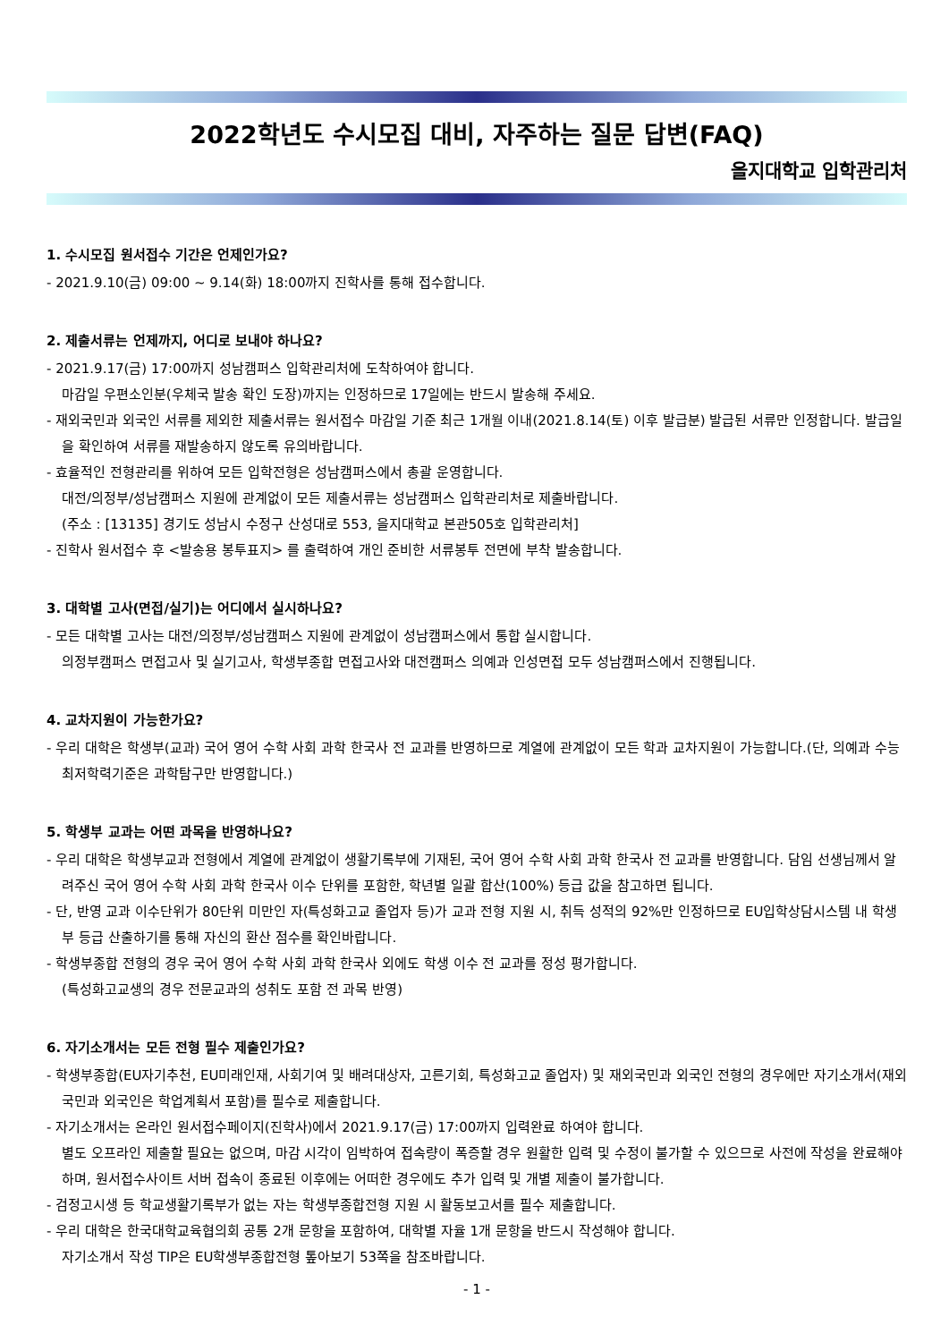2022학년도 수시모집 대비, 자주하는 질문 답변(FAQ)
을지대학교 입학관리처
1. 수시모집 원서접수 기간은 언제인가요?
- 2021.9.10(금) 09:00 ~ 9.14(화) 18:00까지 진학사를 통해 접수합니다.
2. 제출서류는 언제까지, 어디로 보내야 하나요?
- 2021.9.17(금) 17:00까지 성남캠퍼스 입학관리처에 도착하여야 합니다.
마감일 우편소인분(우체국 발송 확인 도장)까지는 인정하므로 17일에는 반드시 발송해 주세요.
- 재외국민과 외국인 서류를 제외한 제출서류는 원서접수 마감일 기준 최근 1개월 이내(2021.8.14(토) 이후 발급분) 발급된 서류만 인정합니다. 발급일을 확인하여 서류를 재발송하지 않도록 유의바랍니다.
- 효율적인 전형관리를 위하여 모든 입학전형은 성남캠퍼스에서 총괄 운영합니다.
대전/의정부/성남캠퍼스 지원에 관계없이 모든 제출서류는 성남캠퍼스 입학관리처로 제출바랍니다.
(주소 : [13135] 경기도 성남시 수정구 산성대로 553, 을지대학교 본관505호 입학관리처]
- 진학사 원서접수 후 <발송용 봉투표지> 를 출력하여 개인 준비한 서류봉투 전면에 부착 발송합니다.
3. 대학별 고사(면접/실기)는 어디에서 실시하나요?
- 모든 대학별 고사는 대전/의정부/성남캠퍼스 지원에 관계없이 성남캠퍼스에서 통합 실시합니다.
의정부캠퍼스 면접고사 및 실기고사, 학생부종합 면접고사와 대전캠퍼스 의예과 인성면접 모두 성남캠퍼스에서 진행됩니다.
4. 교차지원이 가능한가요?
- 우리 대학은 학생부(교과) 국어 영어 수학 사회 과학 한국사 전 교과를 반영하므로 계열에 관계없이 모든 학과 교차지원이 가능합니다.(단, 의예과 수능최저학력기준은 과학탐구만 반영합니다.)
5. 학생부 교과는 어떤 과목을 반영하나요?
- 우리 대학은 학생부교과 전형에서 계열에 관계없이 생활기록부에 기재된, 국어 영어 수학 사회 과학 한국사 전 교과를 반영합니다. 담임 선생님께서 알려주신 국어 영어 수학 사회 과학 한국사 이수 단위를 포함한, 학년별 일괄 합산(100%) 등급 값을 참고하면 됩니다.
- 단, 반영 교과 이수단위가 80단위 미만인 자(특성화고교 졸업자 등)가 교과 전형 지원 시, 취득 성적의 92%만 인정하므로 EU입학상담시스템 내 학생부 등급 산출하기를 통해 자신의 환산 점수를 확인바랍니다.
- 학생부종합 전형의 경우 국어 영어 수학 사회 과학 한국사 외에도 학생 이수 전 교과를 정성 평가합니다.
(특성화고교생의 경우 전문교과의 성취도 포함 전 과목 반영)
6. 자기소개서는 모든 전형 필수 제출인가요?
- 학생부종합(EU자기추천, EU미래인재, 사회기여 및 배려대상자, 고른기회, 특성화고교 졸업자) 및 재외국민과 외국인 전형의 경우에만 자기소개서(재외국민과 외국인은 학업계획서 포함)를 필수로 제출합니다.
- 자기소개서는 온라인 원서접수페이지(진학사)에서 2021.9.17(금) 17:00까지 입력완료 하여야 합니다.
별도 오프라인 제출할 필요는 없으며, 마감 시각이 임박하여 접속량이 폭증할 경우 원활한 입력 및 수정이 불가할 수 있으므로 사전에 작성을 완료해야 하며, 원서접수사이트 서버 접속이 종료된 이후에는 어떠한 경우에도 추가 입력 및 개별 제출이 불가합니다.
- 검정고시생 등 학교생활기록부가 없는 자는 학생부종합전형 지원 시 활동보고서를 필수 제출합니다.
- 우리 대학은 한국대학교육협의회 공통 2개 문항을 포함하여, 대학별 자율 1개 문항을 반드시 작성해야 합니다.
자기소개서 작성 TIP은 EU학생부종합전형 톺아보기 53쪽을 참조바랍니다.
- 1 -